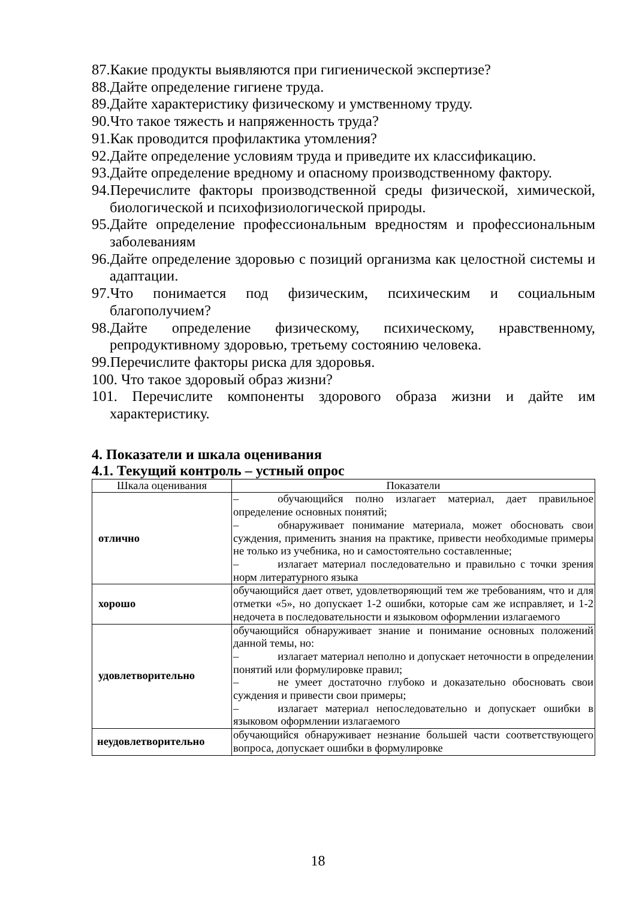87.Какие продукты выявляются при гигиенической экспертизе?
88.Дайте определение гигиене труда.
89.Дайте характеристику физическому и умственному труду.
90.Что такое тяжесть и напряженность труда?
91.Как проводится профилактика утомления?
92.Дайте определение условиям труда и приведите их классификацию.
93.Дайте определение вредному и опасному производственному фактору.
94.Перечислите факторы производственной среды физической, химической, биологической и психофизиологической природы.
95.Дайте определение профессиональным вредностям и профессиональным заболеваниям
96.Дайте определение здоровью с позиций организма как целостной системы и адаптации.
97.Что понимается под физическим, психическим и социальным благополучием?
98.Дайте определение физическому, психическому, нравственному, репродуктивному здоровью, третьему состоянию человека.
99.Перечислите факторы риска для здоровья.
100. Что такое здоровый образ жизни?
101. Перечислите компоненты здорового образа жизни и дайте им характеристику.
4. Показатели и шкала оценивания
4.1. Текущий контроль – устный опрос
| Шкала оценивания | Показатели |
| --- | --- |
| отлично | – обучающийся полно излагает материал, дает правильное определение основных понятий; – обнаруживает понимание материала, может обосновать свои суждения, применить знания на практике, привести необходимые примеры не только из учебника, но и самостоятельно составленные; – излагает материал последовательно и правильно с точки зрения норм литературного языка |
| хорошо | обучающийся дает ответ, удовлетворяющий тем же требованиям, что и для отметки «5», но допускает 1-2 ошибки, которые сам же исправляет, и 1-2 недочета в последовательности и языковом оформлении излагаемого |
| удовлетворительно | обучающийся обнаруживает знание и понимание основных положений данной темы, но: – излагает материал неполно и допускает неточности в определении понятий или формулировке правил; – не умеет достаточно глубоко и доказательно обосновать свои суждения и привести свои примеры; – излагает материал непоследовательно и допускает ошибки в языковом оформлении излагаемого |
| неудовлетворительно | обучающийся обнаруживает незнание большей части соответствующего вопроса, допускает ошибки в формулировке |
18